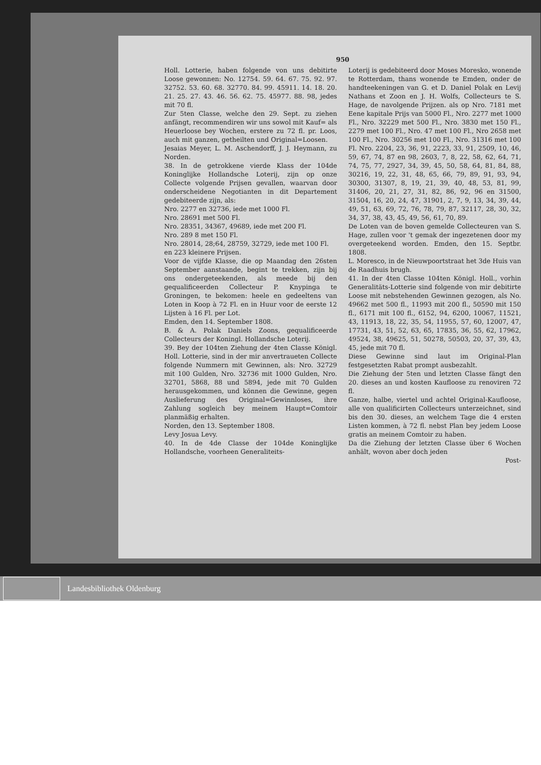950
Holl. Lotterie, haben folgende von uns debitirte Loose gewonnen: No. 12754. 59. 64. 67. 75. 92. 97. 32752. 53. 60. 68. 32770. 84. 99. 45911. 14. 18. 20. 21. 25. 27. 43. 46. 56. 62. 75. 45977. 88. 98, jedes mit 70 fl.
Zur 5ten Classe, welche den 29. Sept. zu ziehen anfängt, recommendiren wir uns sowol mit Kauf= als Heuerloose bey Wochen, erstere zu 72 fl. pr. Loos, auch mit ganzen, getheilten und Original=Loosen.
Jesaias Meyer, L. M. Aschendorff, J. J. Heymann, zu Norden.
38. In de getrokkene vierde Klass der 104de Koninglijke Hollandsche Loterij, zijn op onze Collecte volgende Prijsen gevallen, waarvan door onderscheidene Negotianten in dit Departement gedebiteerde zijn, als:
Nro. 2277 en 32736, iede met 1000 Fl.
Nro. 28691 met 500 Fl.
Nro. 28351, 34367, 49689, iede met 200 Fl.
Nro. 289 8 met 150 Fl.
Nro. 28014, 28;64, 28759, 32729, iede met 100 Fl.
en 223 kleinere Prijsen.
Voor de vijfde Klasse, die op Maandag den 26sten September aanstaande, begint te trekken, zijn bij ons ondergeteekenden, als meede bij den gequalificeerden Collecteur P. Knypinga te Groningen, te bekomen: heele en gedeeltens van Loten in Koop à 72 Fl. en in Huur voor de eerste 12 Lijsten à 16 Fl. per Lot.
Emden, den 14. September 1808.
B. & A. Polak Daniels Zoons, gequalificeerde Collecteurs der Koningl. Hollandsche Loterij.
39. Bey der 104ten Ziehung der 4ten Classe Königl. Holl. Lotterie, sind in der mir anvertraueten Collecte folgende Nummern mit Gewinnen, als: Nro. 32729 mit 100 Gulden, Nro. 32736 mit 1000 Gulden, Nro. 32701, 5868, 88 und 5894, jede mit 70 Gulden herausgekommen, und können die Gewinne, gegen Auslieferung des Original=Gewinnloses, ihre Zahlung sogleich bey meinem Haupt=Comtoir planmäßig erhalten.
Norden, den 13. September 1808.
Levy Josua Levy.
40. In de 4de Classe der 104de Koninglijke Hollandsche, voorheen Generaliteits-
Loterij is gedebiteerd door Moses Moresko, wonende te Rotterdam, thans wonende te Emden, onder de handteekeningen van G. et D. Daniel Polak en Levij Nathans et Zoon en J. H. Wolfs, Collecteurs te S. Hage, de navolgende Prijzen. als op Nro. 7181 met Eene kapitale Prijs van 5000 Fl., Nro. 2277 met 1000 Fl., Nro. 32229 met 500 Fl., Nro. 3830 met 150 Fl., 2279 met 100 Fl., Nro. 47 met 100 Fl., Nro 2658 met 100 Fl., Nro. 30256 met 100 Fl., Nro. 31316 met 100 Fl. Nro. 2204, 23, 36, 91, 2223, 33, 91, 2509, 10, 46, 59, 67, 74, 87 en 98, 2603, 7, 8, 22, 58, 62, 64, 71, 74, 75, 77, 2927, 34, 39, 45, 50, 58, 64, 81, 84, 88, 30216, 19, 22, 31, 48, 65, 66, 79, 89, 91, 93, 94, 30300, 31307, 8, 19, 21, 39, 40, 48, 53, 81, 99, 31406, 20, 21, 27, 31, 82, 86, 92, 96 en 31500, 31504, 16, 20, 24, 47, 31901, 2, 7, 9, 13, 34, 39, 44, 49, 51, 63, 69, 72, 76, 78, 79, 87, 32117, 28, 30, 32, 34, 37, 38, 43, 45, 49, 56, 61, 70, 89.
De Loten van de boven gemelde Collecteuren van S. Hage, zullen voor 't gemak der ingezetenen door my overgeteekend worden. Emden, den 15. Septbr. 1808.
L. Moresco, in de Nieuwpoortstraat het 3de Huis van de Raadhuis brugh.
41. In der 4ten Classe 104ten Königl. Holl., vorhin Generalitäts-Lotterie sind folgende von mir debitirte Loose mit nebstehenden Gewinnen gezogen, als No. 49662 met 500 fl., 11993 mit 200 fl., 50590 mit 150 fl., 6171 mit 100 fl., 6152, 94, 6200, 10067, 11521, 43, 11913, 18, 22, 35, 54, 11955, 57, 60, 12007, 47, 17731, 43, 51, 52, 63, 65, 17835, 36, 55, 62, 17962, 49524, 38, 49625, 51, 50278, 50503, 20, 37, 39, 43, 45, jede mit 70 fl.
Diese Gewinne sind laut im Original-Plan festgesetzten Rabat prompt ausbezahlt.
Die Ziehung der 5ten und letzten Classe fängt den 20. dieses an und kosten Kaufloose zu renoviren 72 fl.
Ganze, halbe, viertel und achtel Original-Kaufloose, alle von qualificirten Collecteurs unterzeichnet, sind bis den 30. dieses, an welchem Tage die 4 ersten Listen kommen, à 72 fl. nebst Plan bey jedem Loose gratis an meinem Comtoir zu haben.
Da die Ziehung der letzten Classe über 6 Wochen anhält, wovon aber doch jeden
Post-
Landesbibliothek Oldenburg